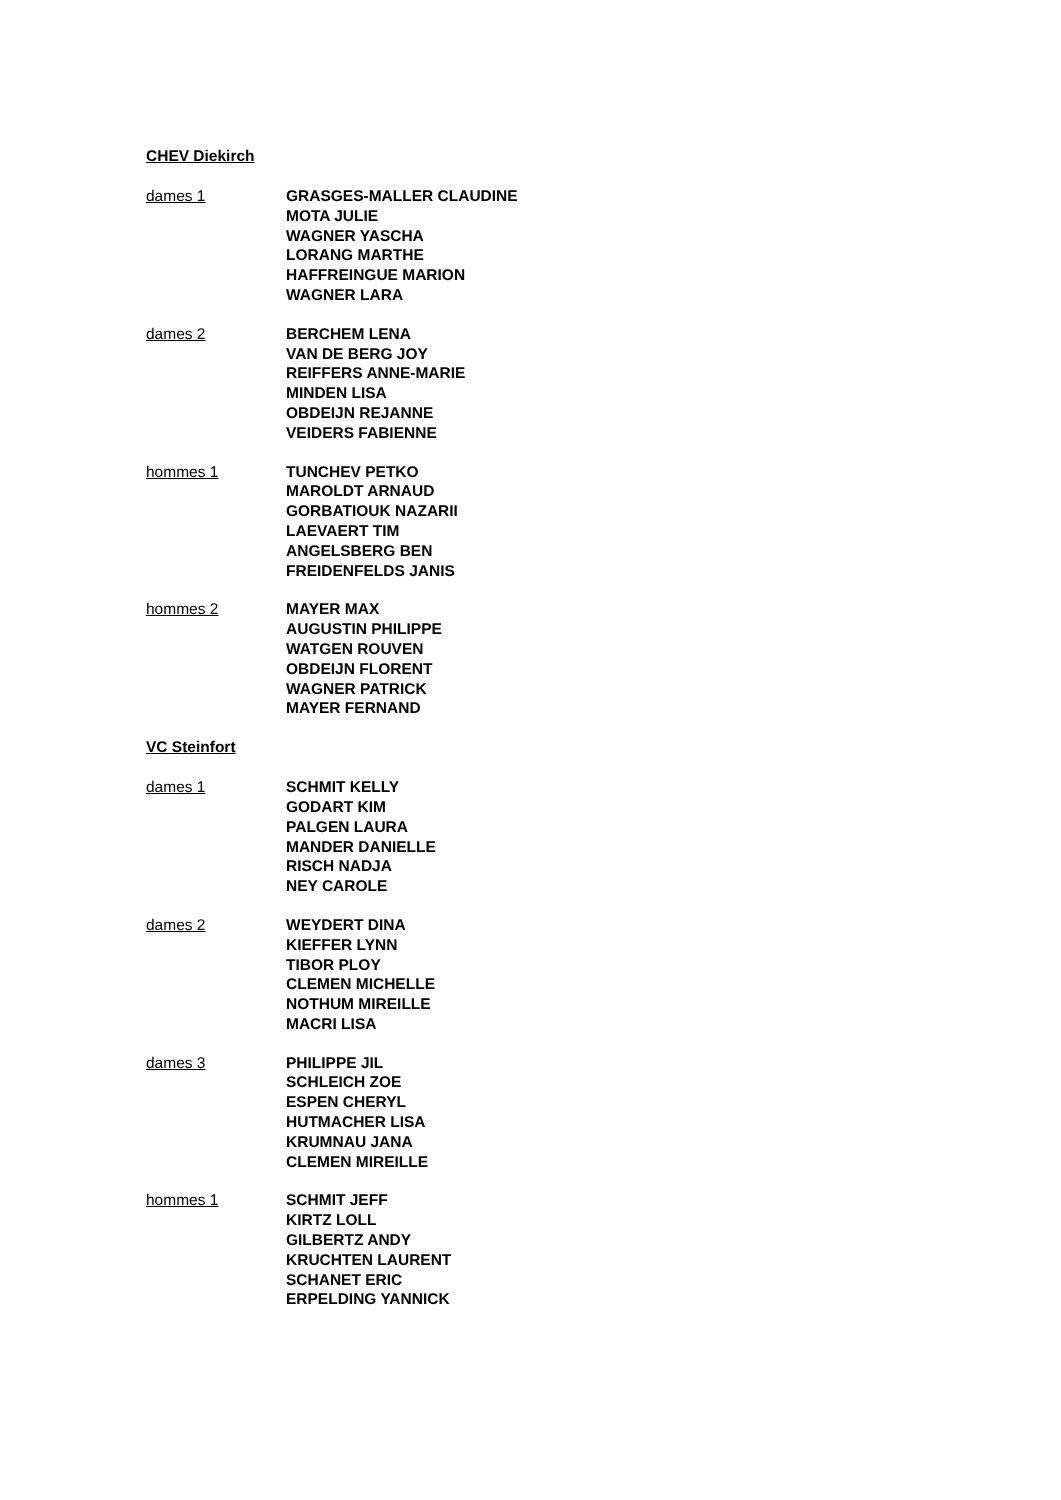CHEV Diekirch
dames 1 GRASGES-MALLER CLAUDINE
MOTA JULIE
WAGNER YASCHA
LORANG MARTHE
HAFFREINGUE MARION
WAGNER LARA
dames 2 BERCHEM LENA
VAN DE BERG JOY
REIFFERS ANNE-MARIE
MINDEN LISA
OBDEIJN REJANNE
VEIDERS FABIENNE
hommes 1 TUNCHEV PETKO
MAROLDT ARNAUD
GORBATIOUK NAZARII
LAEVAERT TIM
ANGELSBERG BEN
FREIDENFELDS JANIS
hommes 2 MAYER MAX
AUGUSTIN PHILIPPE
WATGEN ROUVEN
OBDEIJN FLORENT
WAGNER PATRICK
MAYER FERNAND
VC Steinfort
dames 1 SCHMIT KELLY
GODART KIM
PALGEN LAURA
MANDER DANIELLE
RISCH NADJA
NEY CAROLE
dames 2 WEYDERT DINA
KIEFFER LYNN
TIBOR PLOY
CLEMEN MICHELLE
NOTHUM MIREILLE
MACRI LISA
dames 3 PHILIPPE JIL
SCHLEICH ZOE
ESPEN CHERYL
HUTMACHER LISA
KRUMNAU JANA
CLEMEN MIREILLE
hommes 1 SCHMIT JEFF
KIRTZ LOLL
GILBERTZ ANDY
KRUCHTEN LAURENT
SCHANET ERIC
ERPELDING YANNICK